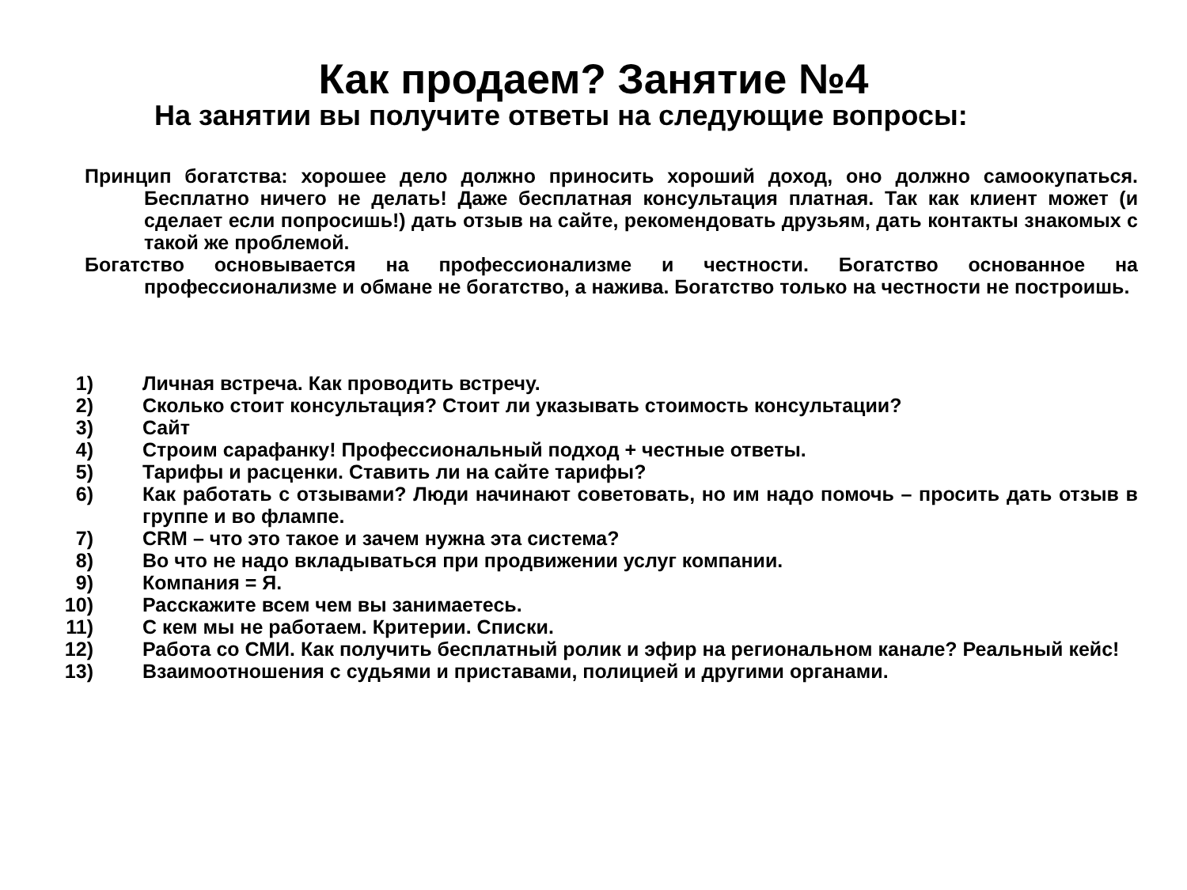Как продаем? Занятие №4
На занятии вы получите ответы на следующие вопросы:
Принцип богатства: хорошее дело должно приносить хороший доход, оно должно самоокупаться. Бесплатно ничего не делать! Даже бесплатная консультация платная. Так как клиент может (и сделает если попросишь!) дать отзыв на сайте, рекомендовать друзьям, дать контакты знакомых с такой же проблемой.
Богатство основывается на профессионализме и честности. Богатство основанное на профессионализме и обмане не богатство, а нажива. Богатство только на честности не построишь.
1) Личная встреча. Как проводить встречу.
2) Сколько стоит консультация? Стоит ли указывать стоимость консультации?
3) Сайт
4) Строим сарафанку! Профессиональный подход + честные ответы.
5) Тарифы и расценки. Ставить ли на сайте тарифы?
6) Как работать с отзывами? Люди начинают советовать, но им надо помочь – просить дать отзыв в группе и во флампе.
7) CRM – что это такое и зачем нужна эта система?
8) Во что не надо вкладываться при продвижении услуг компании.
9) Компания = Я.
10) Расскажите всем чем вы занимаетесь.
11) С кем мы не работаем. Критерии. Списки.
12) Работа со СМИ. Как получить бесплатный ролик и эфир на региональном канале? Реальный кейс!
13) Взаимоотношения с судьями и приставами, полицией и другими органами.